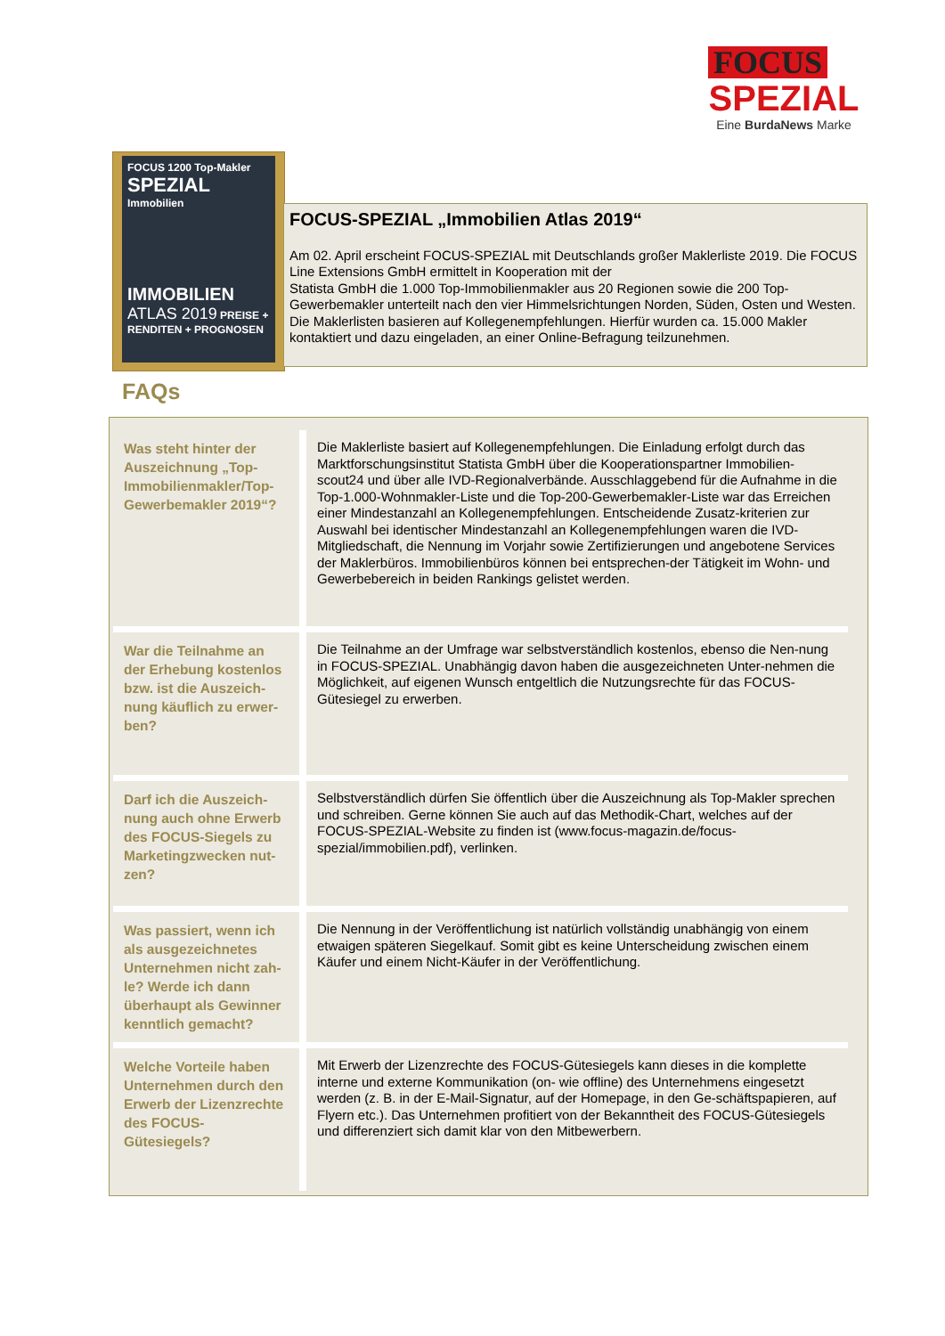FOCUS
SPEZIAL
Eine BurdaNews Marke
FOCUS 1200 Top-Makler
SPEZIAL
Immobilien
IMMOBILIEN
ATLAS 2019 PREISE + RENDITEN + PROGNOSEN
FOCUS-SPEZIAL „Immobilien Atlas 2019“
Am 02. April erscheint FOCUS-SPEZIAL mit Deutschlands großer Maklerliste 2019. Die FOCUS Line Extensions GmbH ermittelt in Kooperation mit der
Statista GmbH die 1.000 Top-Immobilienmakler aus 20 Regionen sowie die 200 Top-Gewerbemakler unterteilt nach den vier Himmelsrichtungen Norden, Süden, Osten und Westen. Die Maklerlisten basieren auf Kollegenempfehlungen. Hierfür wurden ca. 15.000 Makler kontaktiert und dazu eingeladen, an einer Online-Befragung teilzunehmen.
FAQs
| Was steht hinter der Auszeichnung „Top-Immobilienmakler/Top-Gewerbemakler 2019“? | Die Maklerliste basiert auf Kollegenempfehlungen. Die Einladung erfolgt durch das Marktforschungsinstitut Statista GmbH über die Kooperationspartner Immobilien-scout24 und über alle IVD-Regionalverbände. Ausschlaggebend für die Aufnahme in die Top-1.000-Wohnmakler-Liste und die Top-200-Gewerbemakler-Liste war das Erreichen einer Mindestanzahl an Kollegenempfehlungen. Entscheidende Zusatz-kriterien zur Auswahl bei identischer Mindestanzahl an Kollegenempfehlungen waren die IVD-Mitgliedschaft, die Nennung im Vorjahr sowie Zertifizierungen und angebotene Services der Maklerbüros. Immobilienbüros können bei entsprechen-der Tätigkeit im Wohn- und Gewerbebereich in beiden Rankings gelistet werden. |
| War die Teilnahme an der Erhebung kostenlos bzw. ist die Auszeich-nung käuflich zu erwer-ben? | Die Teilnahme an der Umfrage war selbstverständlich kostenlos, ebenso die Nen-nung in FOCUS-SPEZIAL. Unabhängig davon haben die ausgezeichneten Unter-nehmen die Möglichkeit, auf eigenen Wunsch entgeltlich die Nutzungsrechte für das FOCUS-Gütesiegel zu erwerben. |
| Darf ich die Auszeich-nung auch ohne Erwerb des FOCUS-Siegels zu Marketingzwecken nut-zen? | Selbstverständlich dürfen Sie öffentlich über die Auszeichnung als Top-Makler sprechen und schreiben. Gerne können Sie auch auf das Methodik-Chart, welches auf der FOCUS-SPEZIAL-Website zu finden ist (www.focus-magazin.de/focus-spezial/immobilien.pdf), verlinken. |
| Was passiert, wenn ich als ausgezeichnetes Unternehmen nicht zah-le? Werde ich dann überhaupt als Gewinner kenntlich gemacht? | Die Nennung in der Veröffentlichung ist natürlich vollständig unabhängig von einem etwaigen späteren Siegelkauf. Somit gibt es keine Unterscheidung zwischen einem Käufer und einem Nicht-Käufer in der Veröffentlichung. |
| Welche Vorteile haben Unternehmen durch den Erwerb der Lizenzrechte des FOCUS-Gütesiegels? | Mit Erwerb der Lizenzrechte des FOCUS-Gütesiegels kann dieses in die komplette interne und externe Kommunikation (on- wie offline) des Unternehmens eingesetzt werden (z. B. in der E-Mail-Signatur, auf der Homepage, in den Ge-schäftspapieren, auf Flyern etc.). Das Unternehmen profitiert von der Bekanntheit des FOCUS-Gütesiegels und differenziert sich damit klar von den Mitbewerbern. |